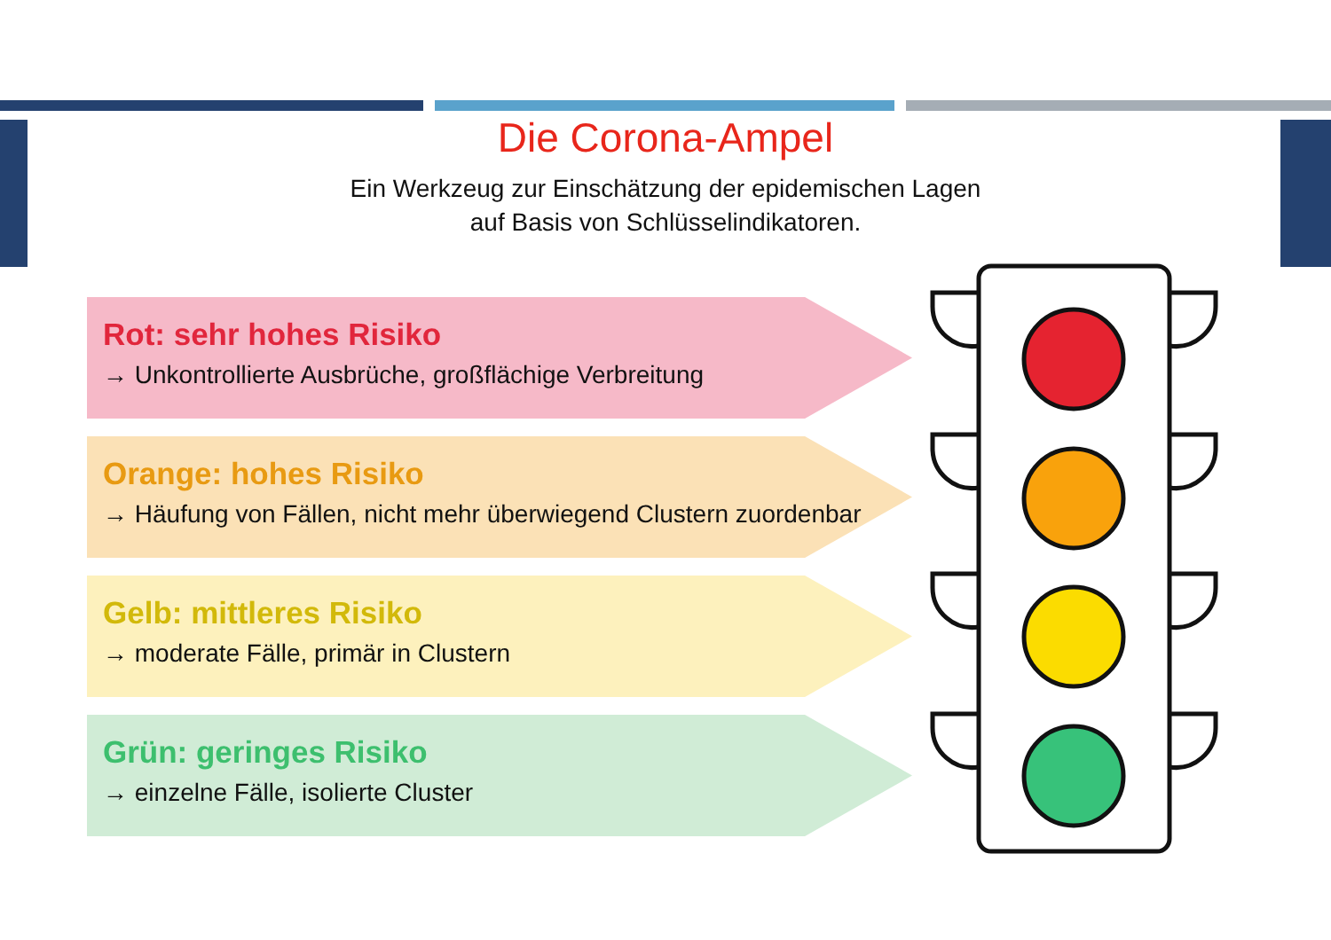Die Corona-Ampel
Ein Werkzeug zur Einschätzung der epidemischen Lagen
auf Basis von Schlüsselindikatoren.
Rot: sehr hohes Risiko
→ Unkontrollierte Ausbrüche, großflächige Verbreitung
Orange: hohes Risiko
→ Häufung von Fällen, nicht mehr überwiegend Clustern zuordenbar
Gelb: mittleres Risiko
→ moderate Fälle, primär in Clustern
Grün: geringes Risiko
→ einzelne Fälle, isolierte Cluster